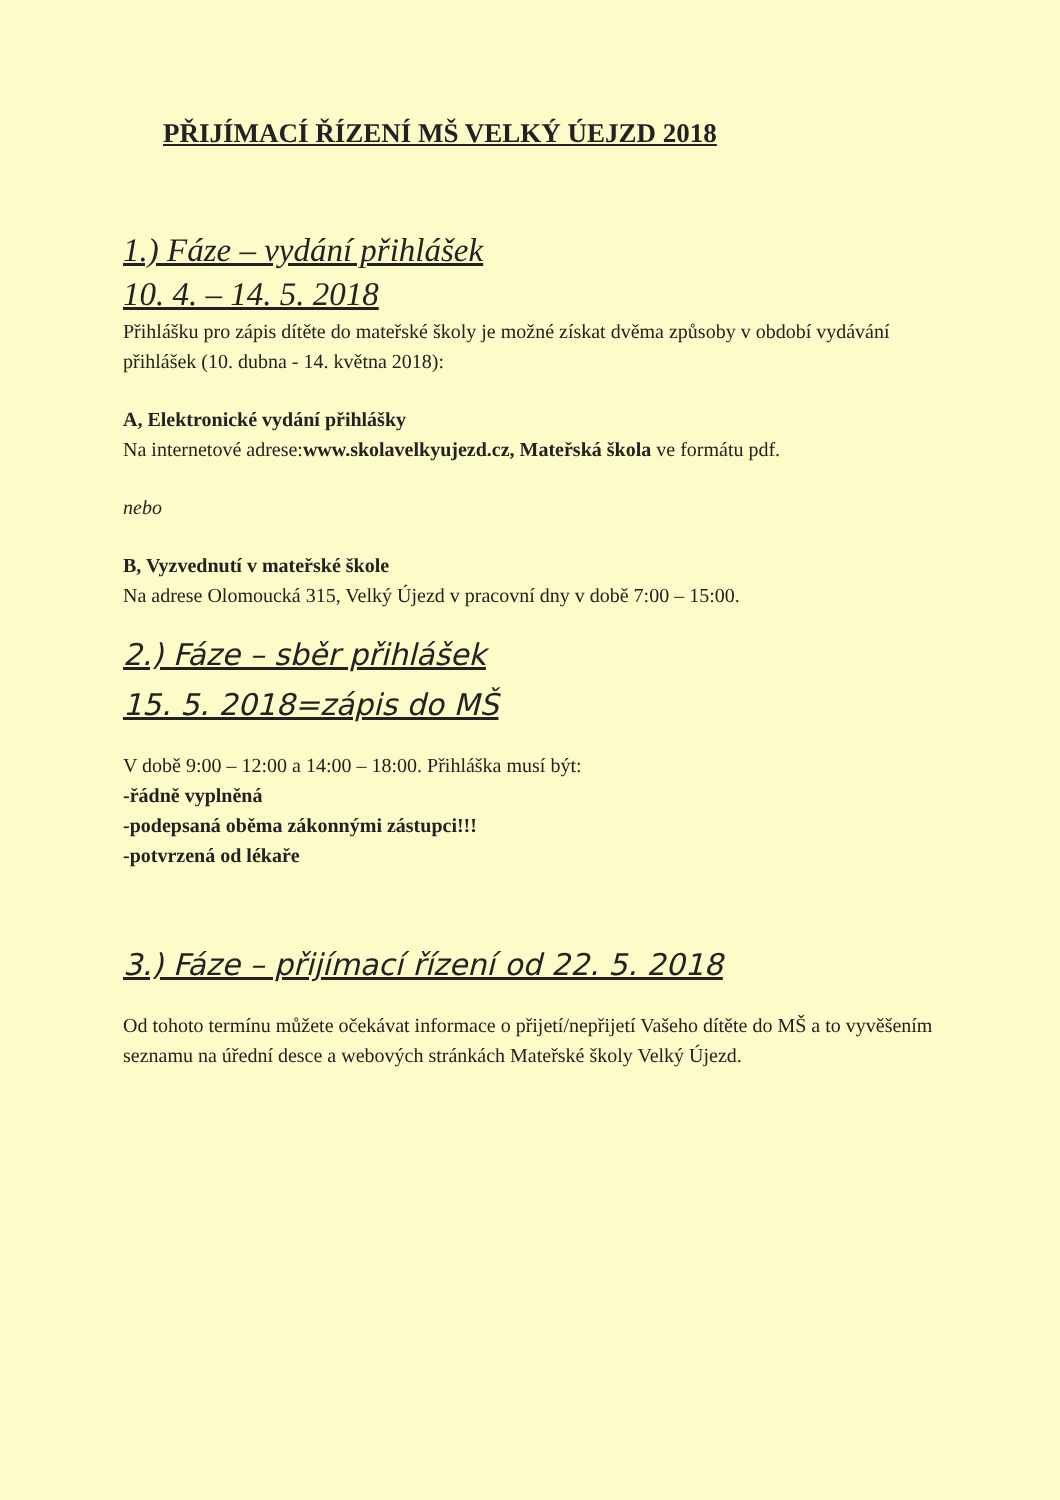PŘIJÍMACÍ ŘÍZENÍ MŠ VELKÝ ÚEJZD 2018
1.) Fáze – vydání přihlášek
10. 4. – 14. 5. 2018
Přihlášku pro zápis dítěte do mateřské školy je možné získat dvěma způsoby v období vydávání přihlášek (10. dubna - 14. května 2018):
A, Elektronické vydání přihlášky
Na internetové adrese:www.skolavelkyujezd.cz, Mateřská škola ve formátu pdf.
nebo
B, Vyzvednutí v mateřské škole
Na adrese Olomoucká 315, Velký Újezd v pracovní dny v době 7:00 – 15:00.
2.) Fáze – sběr přihlášek
15. 5. 2018=zápis do MŠ
V době 9:00 – 12:00 a 14:00 – 18:00. Přihláška musí být:
-řádně vyplněná
-podepsaná oběma zákonnými zástupci!!!
-potvrzená od lékaře
3.) Fáze – přijímací řízení od 22. 5. 2018
Od tohoto termínu můžete očekávat informace o přijetí/nepřijetí Vašeho dítěte do MŠ a to vyvěšením seznamu na úřední desce a webových stránkách Mateřské školy Velký Újezd.